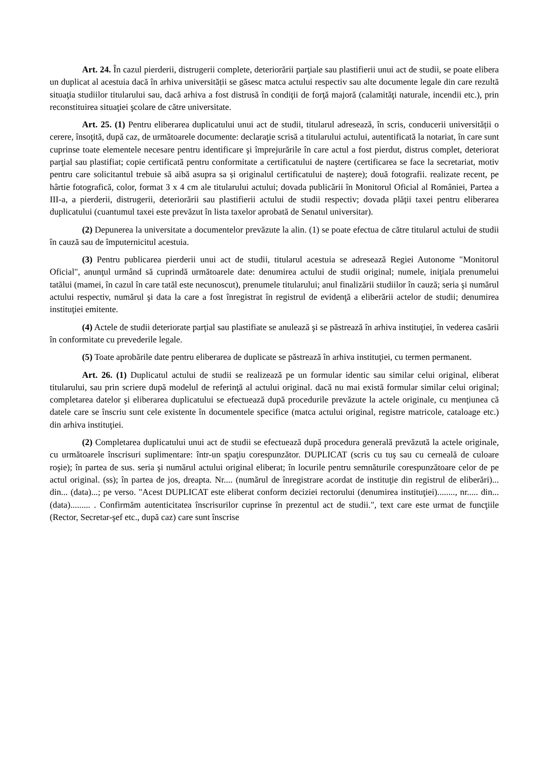Art. 24. În cazul pierderii, distrugerii complete, deteriorării parţiale sau plastifierii unui act de studii, se poate elibera un duplicat al acestuia dacă în arhiva universității se găsesc matca actului respectiv sau alte documente legale din care rezultă situaţia studiilor titularului sau, dacă arhiva a fost distrusă în condiţii de forţă majoră (calamităţi naturale, incendii etc.), prin reconstituirea situaţiei şcolare de către universitate.
Art. 25. (1) Pentru eliberarea duplicatului unui act de studii, titularul adresează, în scris, conducerii universității o cerere, însoţită, după caz, de următoarele documente: declaraţie scrisă a titularului actului, autentificată la notariat, în care sunt cuprinse toate elementele necesare pentru identificare şi împrejurările în care actul a fost pierdut, distrus complet, deteriorat parţial sau plastifiat; copie certificată pentru conformitate a certificatului de naştere (certificarea se face la secretariat, motiv pentru care solicitantul trebuie să aibă asupra sa și originalul certificatului de naștere); două fotografii. realizate recent, pe hârtie fotografică, color, format 3 x 4 cm ale titularului actului; dovada publicării în Monitorul Oficial al României, Partea a III-a, a pierderii, distrugerii, deteriorării sau plastifierii actului de studii respectiv; dovada plăţii taxei pentru eliberarea duplicatului (cuantumul taxei este prevăzut în lista taxelor aprobată de Senatul universitar).
(2) Depunerea la universitate a documentelor prevăzute la alin. (1) se poate efectua de către titularul actului de studii în cauză sau de împuternicitul acestuia.
(3) Pentru publicarea pierderii unui act de studii, titularul acestuia se adresează Regiei Autonome "Monitorul Oficial", anunţul urmând să cuprindă următoarele date: denumirea actului de studii original; numele, iniţiala prenumelui tatălui (mamei, în cazul în care tatăl este necunoscut), prenumele titularului; anul finalizării studiilor în cauză; seria şi numărul actului respectiv, numărul şi data la care a fost înregistrat în registrul de evidenţă a eliberării actelor de studii; denumirea instituţiei emitente.
(4) Actele de studii deteriorate parţial sau plastifiate se anulează şi se păstrează în arhiva instituţiei, în vederea casării în conformitate cu prevederile legale.
(5) Toate aprobările date pentru eliberarea de duplicate se păstrează în arhiva instituţiei, cu termen permanent.
Art. 26. (1) Duplicatul actului de studii se realizează pe un formular identic sau similar celui original, eliberat titularului, sau prin scriere după modelul de referinţă al actului original. dacă nu mai există formular similar celui original; completarea datelor şi eliberarea duplicatului se efectuează după procedurile prevăzute la actele originale, cu menţiunea că datele care se înscriu sunt cele existente în documentele specifice (matca actului original, registre matricole, cataloage etc.) din arhiva instituţiei.
(2) Completarea duplicatului unui act de studii se efectuează după procedura generală prevăzută la actele originale, cu următoarele înscrisuri suplimentare: într-un spaţiu corespunzător. DUPLICAT (scris cu tuş sau cu cerneală de culoare roşie); în partea de sus. seria şi numărul actului original eliberat; în locurile pentru semnăturile corespunzătoare celor de pe actul original. (ss); în partea de jos, dreapta. Nr.... (numărul de înregistrare acordat de instituţie din registrul de eliberări)... din... (data)...; pe verso. "Acest DUPLICAT este eliberat conform deciziei rectorului (denumirea instituţiei)........, nr..... din... (data)......... . Confirmăm autenticitatea înscrisurilor cuprinse în prezentul act de studii.", text care este urmat de funcţiile (Rector, Secretar-şef etc., după caz) care sunt înscrise